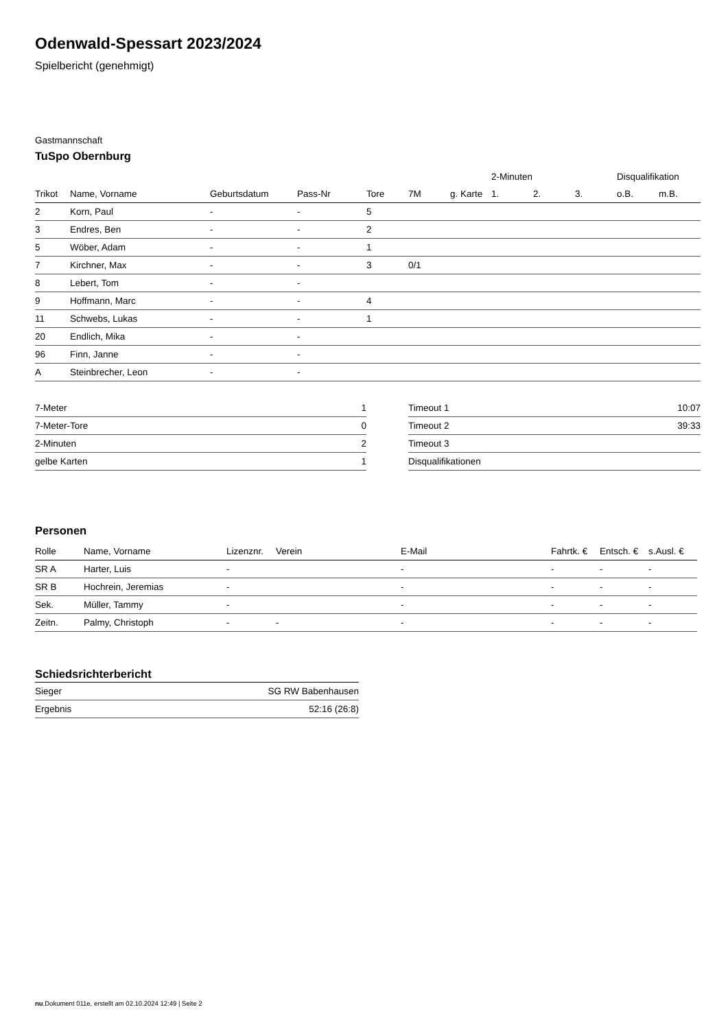Odenwald-Spessart 2023/2024
Spielbericht (genehmigt)
Gastmannschaft
TuSpo Obernburg
| | | | | | | | 2-Minuten | | | Disqualifikation | |
| --- | --- | --- | --- | --- | --- | --- | --- | --- | --- | --- | --- |
| Trikot | Name, Vorname | Geburtsdatum | Pass-Nr | Tore | 7M | g. Karte | 1. | 2. | 3. | o.B. | m.B. |
| 2 | Korn, Paul | - | - | 5 | | | | | | | |
| 3 | Endres, Ben | - | - | 2 | | | | | | | |
| 5 | Wöber, Adam | - | - | 1 | | | | | | | |
| 7 | Kirchner, Max | - | - | 3 | 0/1 | | | | | | |
| 8 | Lebert, Tom | - | - | | | | | | | | |
| 9 | Hoffmann, Marc | - | - | 4 | | | | | | | |
| 11 | Schwebs, Lukas | - | - | 1 | | | | | | | |
| 20 | Endlich, Mika | - | - | | | | | | | | |
| 96 | Finn, Janne | - | - | | | | | | | | |
| A | Steinbrecher, Leon | - | - | | | | | | | | |
| 7-Meter | 1 |
| 7-Meter-Tore | 0 |
| 2-Minuten | 2 |
| gelbe Karten | 1 |
| Timeout 1 | 10:07 |
| Timeout 2 | 39:33 |
| Timeout 3 | |
| Disqualifikationen | |
Personen
| Rolle | Name, Vorname | Lizenznr. | Verein | E-Mail | Fahrtk. € | Entsch. € | s.Ausl. € |
| --- | --- | --- | --- | --- | --- | --- | --- |
| SR A | Harter, Luis | - | | - | - | - | - |
| SR B | Hochrein, Jeremias | - | | - | - | - | - |
| Sek. | Müller, Tammy | - | | - | - | - | - |
| Zeitn. | Palmy, Christoph | - | - | - | - | - | - |
Schiedsrichterbericht
| Sieger | SG RW Babenhausen |
| Ergebnis | 52:16 (26:8) |
nu.Dokument 011e, erstellt am 02.10.2024 12:49 | Seite 2